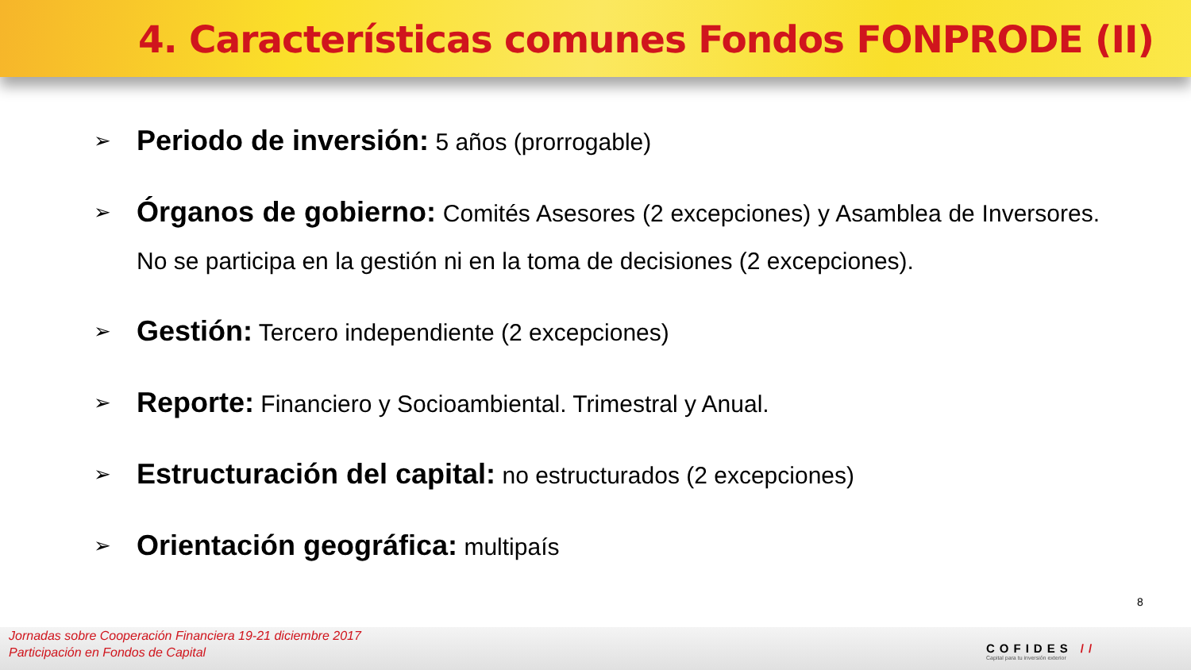4. Características comunes Fondos FONPRODE (II)
➢ Periodo de inversión: 5 años (prorrogable)
➢ Órganos de gobierno: Comités Asesores (2 excepciones) y Asamblea de Inversores. No se participa en la gestión ni en la toma de decisiones (2 excepciones).
➢ Gestión: Tercero independiente (2 excepciones)
➢ Reporte: Financiero y Socioambiental. Trimestral y Anual.
➢ Estructuración del capital: no estructurados (2 excepciones)
➢ Orientación geográfica: multipaís
8
Jornadas sobre Cooperación Financiera 19-21 diciembre 2017
Participación en Fondos de Capital
COFIDES //
Capital para tu inversión exterior